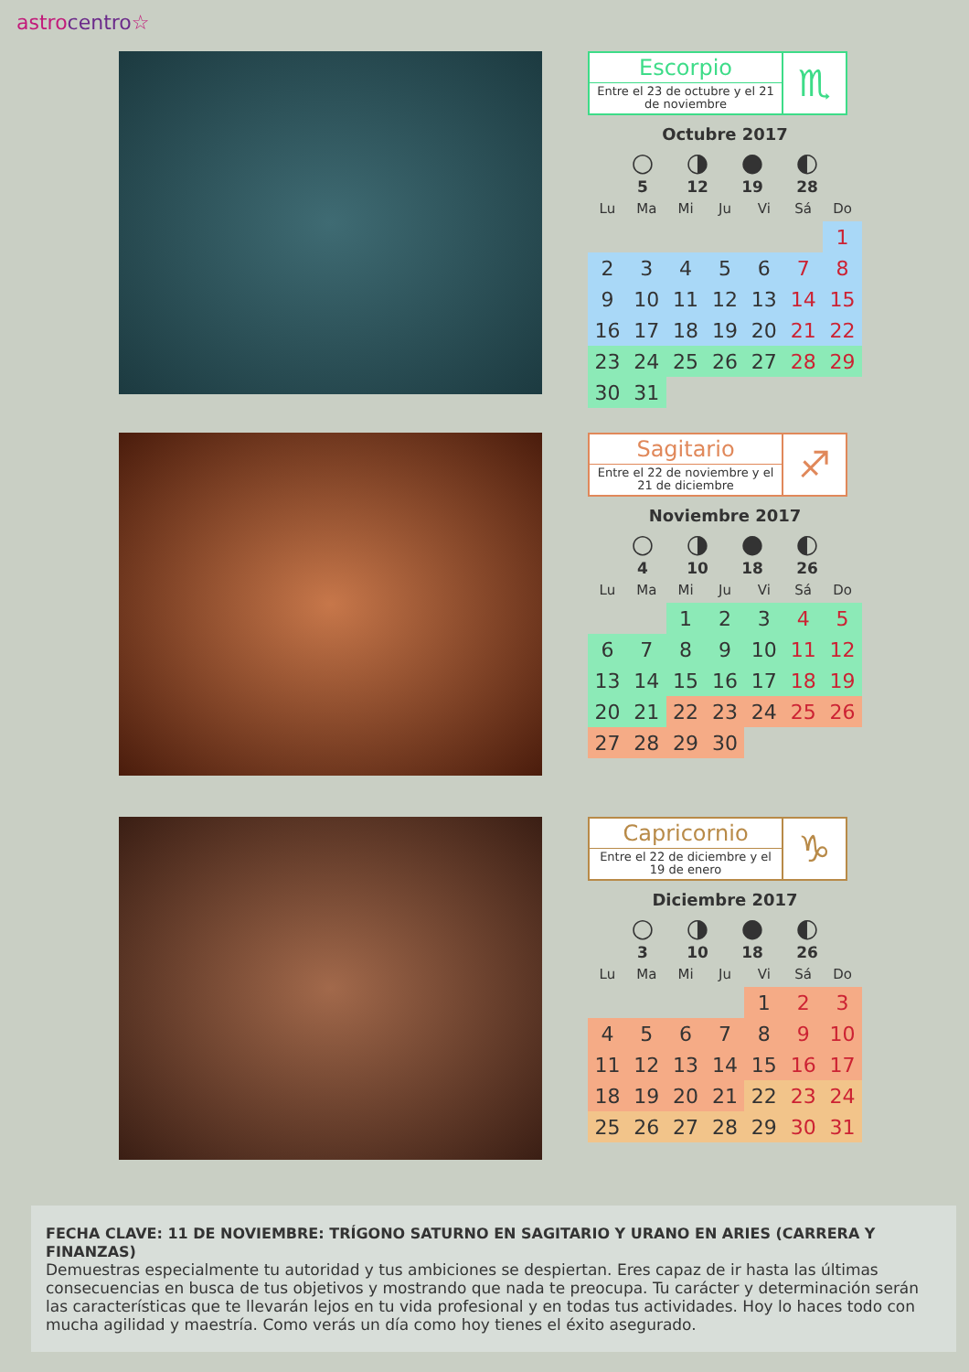astrocentro☆
Escorpio
Entre el 23 de octubre y el 21 de noviembre
♏
Octubre 2017
○
5
◑
12
●
19
◐
28
| Lu | Ma | Mi | Ju | Vi | Sá | Do |
| --- | --- | --- | --- | --- | --- | --- |
| | | | | | | 1 |
| 2 | 3 | 4 | 5 | 6 | 7 | 8 |
| 9 | 10 | 11 | 12 | 13 | 14 | 15 |
| 16 | 17 | 18 | 19 | 20 | 21 | 22 |
| 23 | 24 | 25 | 26 | 27 | 28 | 29 |
| 30 | 31 | | | | | |
Sagitario
Entre el 22 de noviembre y el 21 de diciembre
♐
Noviembre 2017
○
4
◑
10
●
18
◐
26
| Lu | Ma | Mi | Ju | Vi | Sá | Do |
| --- | --- | --- | --- | --- | --- | --- |
| | | 1 | 2 | 3 | 4 | 5 |
| 6 | 7 | 8 | 9 | 10 | 11 | 12 |
| 13 | 14 | 15 | 16 | 17 | 18 | 19 |
| 20 | 21 | 22 | 23 | 24 | 25 | 26 |
| 27 | 28 | 29 | 30 | | | |
Capricornio
Entre el 22 de diciembre y el 19 de enero
♑
Diciembre 2017
○
3
◑
10
●
18
◐
26
| Lu | Ma | Mi | Ju | Vi | Sá | Do |
| --- | --- | --- | --- | --- | --- | --- |
| | | | | 1 | 2 | 3 |
| 4 | 5 | 6 | 7 | 8 | 9 | 10 |
| 11 | 12 | 13 | 14 | 15 | 16 | 17 |
| 18 | 19 | 20 | 21 | 22 | 23 | 24 |
| 25 | 26 | 27 | 28 | 29 | 30 | 31 |
FECHA CLAVE: 11 DE NOVIEMBRE: TRÍGONO SATURNO EN SAGITARIO Y URANO EN ARIES (CARRERA Y FINANZAS)
Demuestras especialmente tu autoridad y tus ambiciones se despiertan. Eres capaz de ir hasta las últimas consecuencias en busca de tus objetivos y mostrando que nada te preocupa. Tu carácter y determinación serán las características que te llevarán lejos en tu vida profesional y en todas tus actividades. Hoy lo haces todo con mucha agilidad y maestría. Como verás un día como hoy tienes el éxito asegurado.